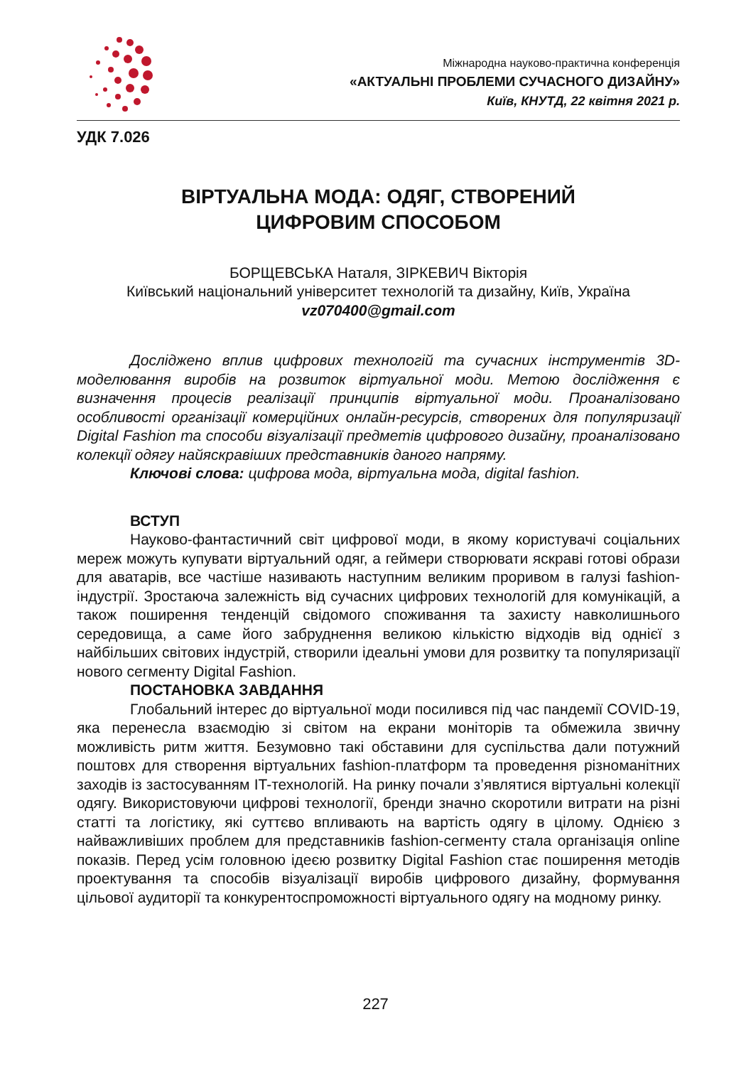Міжнародна науково-практична конференція
«АКТУАЛЬНІ ПРОБЛЕМИ СУЧАСНОГО ДИЗАЙНУ»
Київ, КНУТД, 22 квітня 2021 р.
УДК 7.026
ВІРТУАЛЬНА МОДА: ОДЯГ, СТВОРЕНИЙ
ЦИФРОВИМ СПОСОБОМ
БОРЩЕВСЬКА Наталя, ЗІРКЕВИЧ Вікторія
Київський національний університет технологій та дизайну, Київ, Україна
vz070400@gmail.com
Досліджено вплив цифрових технологій та сучасних інструментів 3D-моделювання виробів на розвиток віртуальної моди. Метою дослідження є визначення процесів реалізації принципів віртуальної моди. Проаналізовано особливості організації комерційних онлайн-ресурсів, створених для популяризації Digital Fashion та способи візуалізації предметів цифрового дизайну, проаналізовано колекції одягу найяскравіших представників даного напряму.
Ключові слова: цифрова мода, віртуальна мода, digital fashion.
ВСТУП
Науково-фантастичний світ цифрової моди, в якому користувачі соціальних мереж можуть купувати віртуальний одяг, а геймери створювати яскраві готові образи для аватарів, все частіше називають наступним великим проривом в галузі fashion-індустрії. Зростаюча залежність від сучасних цифрових технологій для комунікацій, а також поширення тенденцій свідомого споживання та захисту навколишнього середовища, а саме його забруднення великою кількістю відходів від однієї з найбільших світових індустрій, створили ідеальні умови для розвитку та популяризації нового сегменту Digital Fashion.
ПОСТАНОВКА ЗАВДАННЯ
Глобальний інтерес до віртуальної моди посилився під час пандемії COVID-19, яка перенесла взаємодію зі світом на екрани моніторів та обмежила звичну можливість ритм життя. Безумовно такі обставини для суспільства дали потужний поштовх для створення віртуальних fashion-платформ та проведення різноманітних заходів із застосуванням IT-технологій. На ринку почали з’являтися віртуальні колекції одягу. Використовуючи цифрові технології, бренди значно скоротили витрати на різні статті та логістику, які суттєво впливають на вартість одягу в цілому. Однією з найважливіших проблем для представників fashion-сегменту стала організація online показів. Перед усім головною ідеєю розвитку Digital Fashion стає поширення методів проектування та способів візуалізації виробів цифрового дизайну, формування цільової аудиторії та конкурентоспроможності віртуального одягу на модному ринку.
227